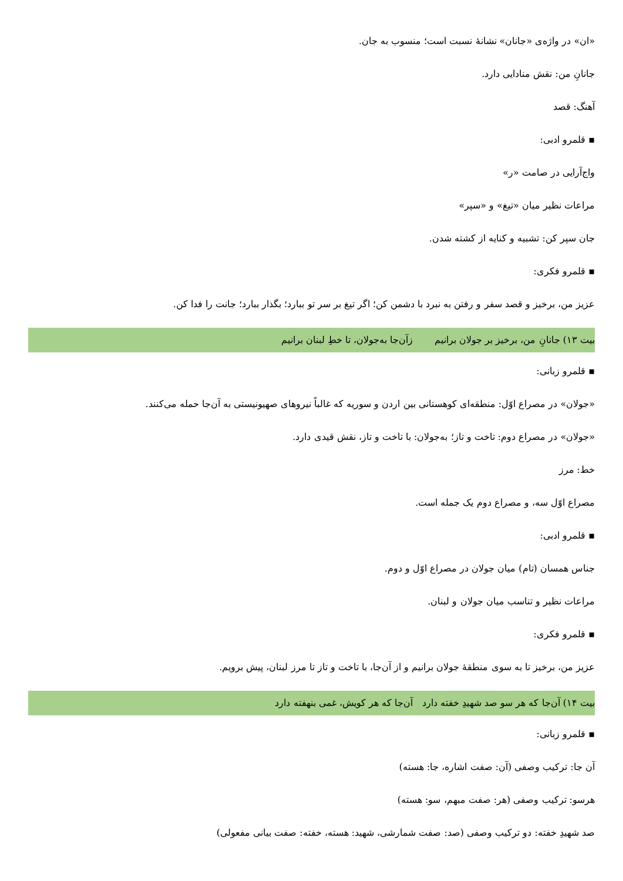«ان» در واژه‌ی «جانان» نشانهٔ نسبت است؛ منسوب به جان.
جانانِ من: نقش منادایی دارد.
آهنگ: قصد
▪ قلمرو ادبی:
واج‌آرایی در صامت «ر»
مراعات نظیر میان «تیغ» و «سپر»
جان سپر کن: تشبیه و کنایه از کشته شدن.
▪ قلمرو فکری:
عزیز من، برخیز و قصد سفر و رفتن به نبرد با دشمن کن؛ اگر تیغ بر سر تو ببارد؛ بگذار ببارد؛ جانت را فدا کن.
بیت ۱۳) جانانِ من، برخیز بر جولان برانیم زآن‌جا به‌جولان، تا خطِ لبنان برانیم
▪ قلمرو زبانی:
«جولان» در مصراع اوّل: منطقه‌ای کوهستانی بین اردن و سوریه که غالباً نیروهای صهیونیستی به آن‌جا حمله می‌کنند.
«جولان» در مصراع دوم: تاخت و تاز؛ به‌جولان: با تاخت و تاز، نقش قیدی دارد.
خط: مرز
مصراع اوّل سه، و مصراع دوم یک جمله است.
▪ قلمرو ادبی:
جناس همسان (تام) میان جولان در مصراع اوّل و دوم.
مراعات نظیر و تناسب میان جولان و لبنان.
▪ قلمرو فکری:
عزیز من، برخیز تا به سوی منطقهٔ جولان برانیم و از آن‌جا، با تاخت و تاز تا مرز لبنان، پیش برویم.
بیت ۱۴) آن‌جا که هر سو صد شهیدِ خفته دارد آن‌جا که هر کویش، غمی بنهفته دارد
▪ قلمرو زبانی:
آن جا: ترکیب وصفی (آن: صفت اشاره، جا: هسته)
هرسو: ترکیب وصفی (هر: صفت مبهم، سو: هسته)
صد شهیدِ خفته: دو ترکیب وصفی (صد: صفت شمارشی، شهید: هسته، خفته: صفت بیانی مفعولی)